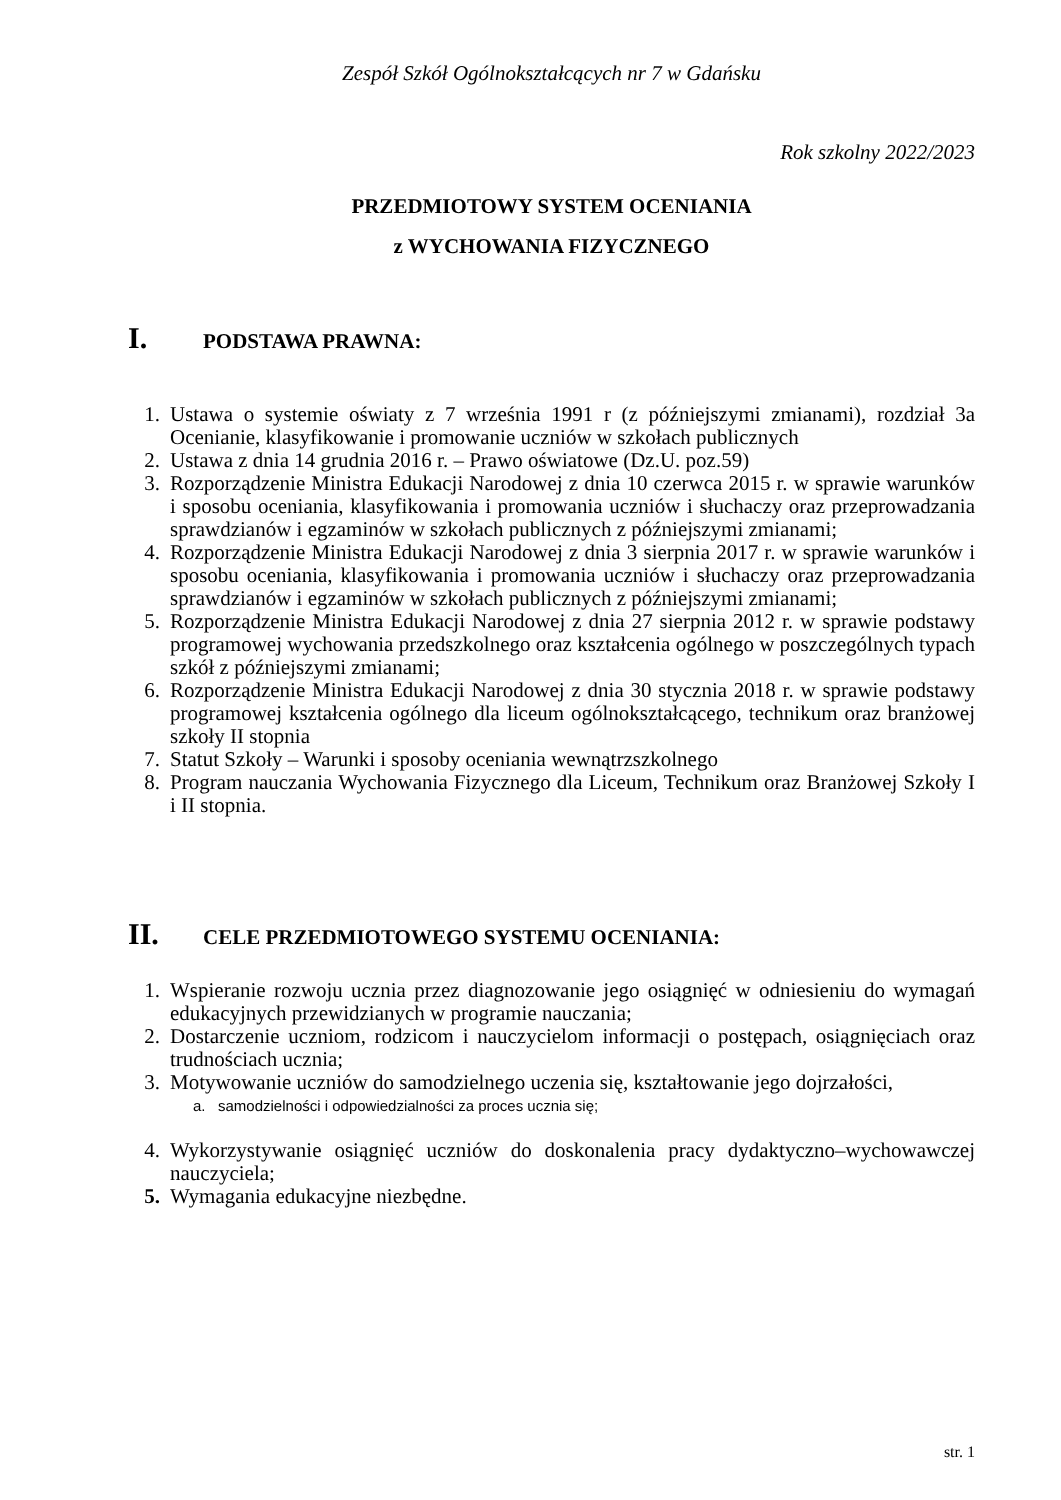Zespół Szkół Ogólnokształcących nr 7 w Gdańsku
Rok szkolny 2022/2023
PRZEDMIOTOWY SYSTEM OCENIANIA
z WYCHOWANIA FIZYCZNEGO
I. PODSTAWA PRAWNA:
1. Ustawa o systemie oświaty z 7 września 1991 r (z późniejszymi zmianami), rozdział 3a Ocenianie, klasyfikowanie i promowanie uczniów w szkołach publicznych
2. Ustawa z dnia 14 grudnia 2016 r. – Prawo oświatowe (Dz.U. poz.59)
3. Rozporządzenie Ministra Edukacji Narodowej z dnia 10 czerwca 2015 r. w sprawie warunków i sposobu oceniania, klasyfikowania i promowania uczniów i słuchaczy oraz przeprowadzania sprawdzianów i egzaminów w szkołach publicznych z późniejszymi zmianami;
4. Rozporządzenie Ministra Edukacji Narodowej z dnia 3 sierpnia 2017 r. w sprawie warunków i sposobu oceniania, klasyfikowania i promowania uczniów i słuchaczy oraz przeprowadzania sprawdzianów i egzaminów w szkołach publicznych z późniejszymi zmianami;
5. Rozporządzenie Ministra Edukacji Narodowej z dnia 27 sierpnia 2012 r. w sprawie podstawy programowej wychowania przedszkolnego oraz kształcenia ogólnego w poszczególnych typach szkół z późniejszymi zmianami;
6. Rozporządzenie Ministra Edukacji Narodowej z dnia 30 stycznia 2018 r. w sprawie podstawy programowej kształcenia ogólnego dla liceum ogólnokształcącego, technikum oraz branżowej szkoły II stopnia
7. Statut Szkoły – Warunki i sposoby oceniania wewnątrzszkolnego
8. Program nauczania Wychowania Fizycznego dla Liceum, Technikum oraz Branżowej Szkoły I i II stopnia.
II. CELE PRZEDMIOTOWEGO SYSTEMU OCENIANIA:
1. Wspieranie rozwoju ucznia przez diagnozowanie jego osiągnięć w odniesieniu do wymagań edukacyjnych przewidzianych w programie nauczania;
2. Dostarczenie uczniom, rodzicom i nauczycielom informacji o postępach, osiągnięciach oraz trudnościach ucznia;
3. Motywowanie uczniów do samodzielnego uczenia się, kształtowanie jego dojrzałości,
a. samodzielności i odpowiedzialności za proces ucznia się;
4. Wykorzystywanie osiągnięć uczniów do doskonalenia pracy dydaktyczno–wychowawczej nauczyciela;
5. Wymagania edukacyjne niezbędne.
str. 1